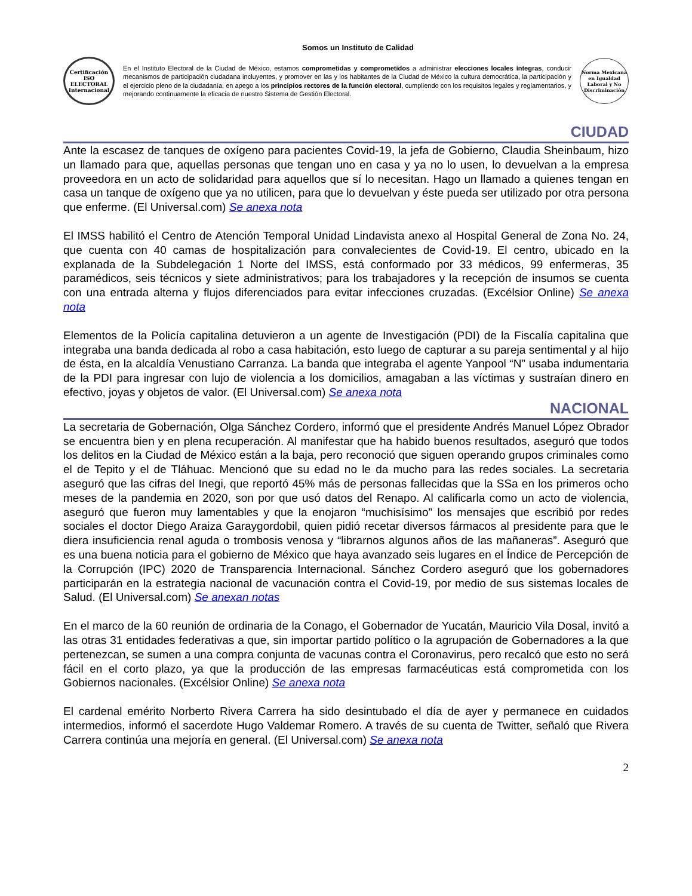Somos un Instituto de Calidad
Certificación
ISO ELECTORAL
Internacional
En el Instituto Electoral de la Ciudad de México, estamos comprometidas y comprometidos a administrar elecciones locales íntegras, conducir mecanismos de participación ciudadana incluyentes, y promover en las y los habitantes de la Ciudad de México la cultura democrática, la participación y el ejercicio pleno de la ciudadanía, en apego a los principios rectores de la función electoral, cumpliendo con los requisitos legales y reglamentarios, y mejorando continuamente la eficacia de nuestro Sistema de Gestión Electoral.
Norma Mexicana en Igualdad Laboral y No Discriminación
CIUDAD
Ante la escasez de tanques de oxígeno para pacientes Covid-19, la jefa de Gobierno, Claudia Sheinbaum, hizo un llamado para que, aquellas personas que tengan uno en casa y ya no lo usen, lo devuelvan a la empresa proveedora en un acto de solidaridad para aquellos que sí lo necesitan. Hago un llamado a quienes tengan en casa un tanque de oxígeno que ya no utilicen, para que lo devuelvan y éste pueda ser utilizado por otra persona que enferme. (El Universal.com) Se anexa nota
El IMSS habilitó el Centro de Atención Temporal Unidad Lindavista anexo al Hospital General de Zona No. 24, que cuenta con 40 camas de hospitalización para convalecientes de Covid-19. El centro, ubicado en la explanada de la Subdelegación 1 Norte del IMSS, está conformado por 33 médicos, 99 enfermeras, 35 paramédicos, seis técnicos y siete administrativos; para los trabajadores y la recepción de insumos se cuenta con una entrada alterna y flujos diferenciados para evitar infecciones cruzadas. (Excélsior Online) Se anexa nota
Elementos de la Policía capitalina detuvieron a un agente de Investigación (PDI) de la Fiscalía capitalina que integraba una banda dedicada al robo a casa habitación, esto luego de capturar a su pareja sentimental y al hijo de ésta, en la alcaldía Venustiano Carranza. La banda que integraba el agente Yanpool “N” usaba indumentaria de la PDI para ingresar con lujo de violencia a los domicilios, amagaban a las víctimas y sustraían dinero en efectivo, joyas y objetos de valor. (El Universal.com) Se anexa nota
NACIONAL
La secretaria de Gobernación, Olga Sánchez Cordero, informó que el presidente Andrés Manuel López Obrador se encuentra bien y en plena recuperación. Al manifestar que ha habido buenos resultados, aseguró que todos los delitos en la Ciudad de México están a la baja, pero reconoció que siguen operando grupos criminales como el de Tepito y el de Tláhuac. Mencionó que su edad no le da mucho para las redes sociales. La secretaria aseguró que las cifras del Inegi, que reportó 45% más de personas fallecidas que la SSa en los primeros ocho meses de la pandemia en 2020, son por que usó datos del Renapo. Al calificarla como un acto de violencia, aseguró que fueron muy lamentables y que la enojaron “muchisísimo” los mensajes que escribió por redes sociales el doctor Diego Araiza Garaygordobil, quien pidió recetar diversos fármacos al presidente para que le diera insuficiencia renal aguda o trombosis venosa y “librarnos algunos años de las mañaneras”. Aseguró que es una buena noticia para el gobierno de México que haya avanzado seis lugares en el Índice de Percepción de la Corrupción (IPC) 2020 de Transparencia Internacional. Sánchez Cordero aseguró que los gobernadores participarán en la estrategia nacional de vacunación contra el Covid-19, por medio de sus sistemas locales de Salud. (El Universal.com) Se anexan notas
En el marco de la 60 reunión de ordinaria de la Conago, el Gobernador de Yucatán, Mauricio Vila Dosal, invitó a las otras 31 entidades federativas a que, sin importar partido político o la agrupación de Gobernadores a la que pertenezcan, se sumen a una compra conjunta de vacunas contra el Coronavirus, pero recalcó que esto no será fácil en el corto plazo, ya que la producción de las empresas farmacéuticas está comprometida con los Gobiernos nacionales. (Excélsior Online) Se anexa nota
El cardenal emérito Norberto Rivera Carrera ha sido desintubado el día de ayer y permanece en cuidados intermedios, informó el sacerdote Hugo Valdemar Romero. A través de su cuenta de Twitter, señaló que Rivera Carrera continúa una mejoría en general. (El Universal.com) Se anexa nota
2